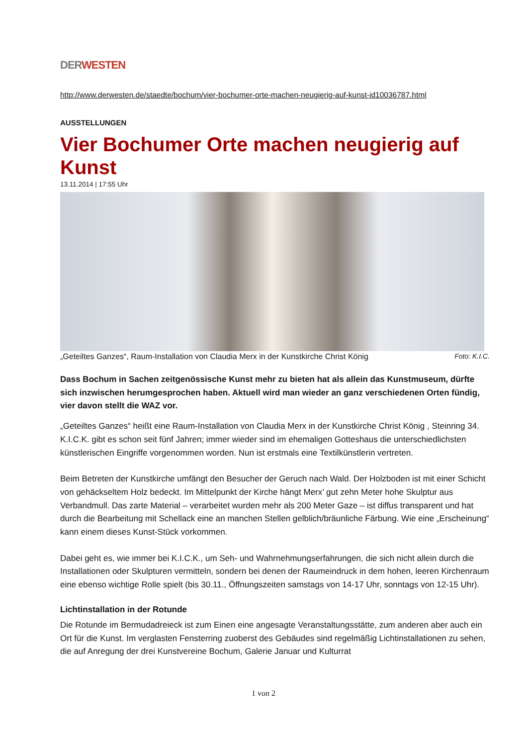DER WESTEN
http://www.derwesten.de/staedte/bochum/vier-bochumer-orte-machen-neugierig-auf-kunst-id10036787.html
AUSSTELLUNGEN
Vier Bochumer Orte machen neugierig auf Kunst
13.11.2014 | 17:55 Uhr
„Geteiltes Ganzes“, Raum-Installation von Claudia Merx in der Kunstkirche Christ König Foto: K.I.C.
Dass Bochum in Sachen zeitgenössische Kunst mehr zu bieten hat als allein das Kunstmuseum, dürfte sich inzwischen herumgesprochen haben. Aktuell wird man wieder an ganz verschiedenen Orten fündig, vier davon stellt die WAZ vor.
„Geteiltes Ganzes“ heißt eine Raum-Installation von Claudia Merx in der Kunstkirche Christ König , Steinring 34. K.I.C.K. gibt es schon seit fünf Jahren; immer wieder sind im ehemaligen Gotteshaus die unterschiedlichsten künstlerischen Eingriffe vorgenommen worden. Nun ist erstmals eine Textilkünstlerin vertreten.
Beim Betreten der Kunstkirche umfängt den Besucher der Geruch nach Wald. Der Holzboden ist mit einer Schicht von gehäckseltem Holz bedeckt. Im Mittelpunkt der Kirche hängt Merx’ gut zehn Meter hohe Skulptur aus Verbandmull. Das zarte Material – verarbeitet wurden mehr als 200 Meter Gaze – ist diffus transparent und hat durch die Bearbeitung mit Schellack eine an manchen Stellen gelblich/bräunliche Färbung. Wie eine „Erscheinung“ kann einem dieses Kunst-Stück vorkommen.
Dabei geht es, wie immer bei K.I.C.K., um Seh- und Wahrnehmungserfahrungen, die sich nicht allein durch die Installationen oder Skulpturen vermitteln, sondern bei denen der Raumeindruck in dem hohen, leeren Kirchenraum eine ebenso wichtige Rolle spielt (bis 30.11., Öffnungszeiten samstags von 14-17 Uhr, sonntags von 12-15 Uhr).
Lichtinstallation in der Rotunde
Die Rotunde im Bermudadreieck ist zum Einen eine angesagte Veranstaltungsstätte, zum anderen aber auch ein Ort für die Kunst. Im verglasten Fensterring zuoberst des Gebäudes sind regelmäßig Lichtinstallationen zu sehen, die auf Anregung der drei Kunstvereine Bochum, Galerie Januar und Kulturrat
1 von 2